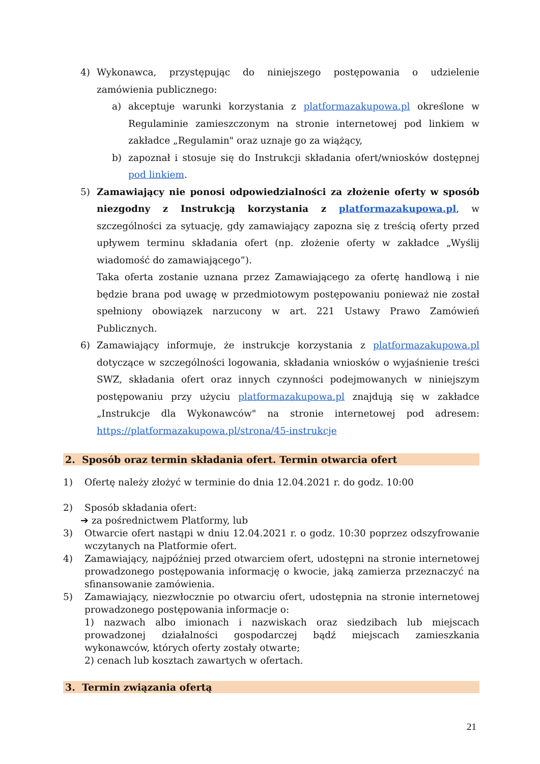4) Wykonawca, przystępując do niniejszego postępowania o udzielenie zamówienia publicznego:
a) akceptuje warunki korzystania z platformazakupowa.pl określone w Regulaminie zamieszczonym na stronie internetowej pod linkiem w zakładce „Regulamin" oraz uznaje go za wiążący,
b) zapoznał i stosuje się do Instrukcji składania ofert/wniosków dostępnej pod linkiem.
5) Zamawiający nie ponosi odpowiedzialności za złożenie oferty w sposób niezgodny z Instrukcją korzystania z platformazakupowa.pl, w szczególności za sytuację, gdy zamawiający zapozna się z treścią oferty przed upływem terminu składania ofert (np. złożenie oferty w zakładce „Wyślij wiadomość do zamawiającego”).
Taka oferta zostanie uznana przez Zamawiającego za ofertę handlową i nie będzie brana pod uwagę w przedmiotowym postępowaniu ponieważ nie został spełniony obowiązek narzucony w art. 221 Ustawy Prawo Zamówień Publicznych.
6) Zamawiający informuje, że instrukcje korzystania z platformazakupowa.pl dotyczące w szczególności logowania, składania wniosków o wyjaśnienie treści SWZ, składania ofert oraz innych czynności podejmowanych w niniejszym postępowaniu przy użyciu platformazakupowa.pl znajdują się w zakładce „Instrukcje dla Wykonawców" na stronie internetowej pod adresem: https://platformazakupowa.pl/strona/45-instrukcje
2. Sposób oraz termin składania ofert. Termin otwarcia ofert
1) Ofertę należy złożyć w terminie do dnia 12.04.2021 r. do godz. 10:00
2) Sposób składania ofert:
➔ za pośrednictwem Platformy, lub
3) Otwarcie ofert nastąpi w dniu 12.04.2021 r. o godz. 10:30 poprzez odszyfrowanie wczytanych na Platformie ofert.
4) Zamawiający, najpóźniej przed otwarciem ofert, udostępni na stronie internetowej prowadzonego postępowania informację o kwocie, jaką zamierza przeznaczyć na sfinansowanie zamówienia.
5) Zamawiający, niezwłocznie po otwarciu ofert, udostępnia na stronie internetowej prowadzonego postępowania informacje o:
1) nazwach albo imionach i nazwiskach oraz siedzibach lub miejscach prowadzonej działalności gospodarczej bądź miejscach zamieszkania wykonawców, których oferty zostały otwarte;
2) cenach lub kosztach zawartych w ofertach.
3. Termin związania ofertą
21